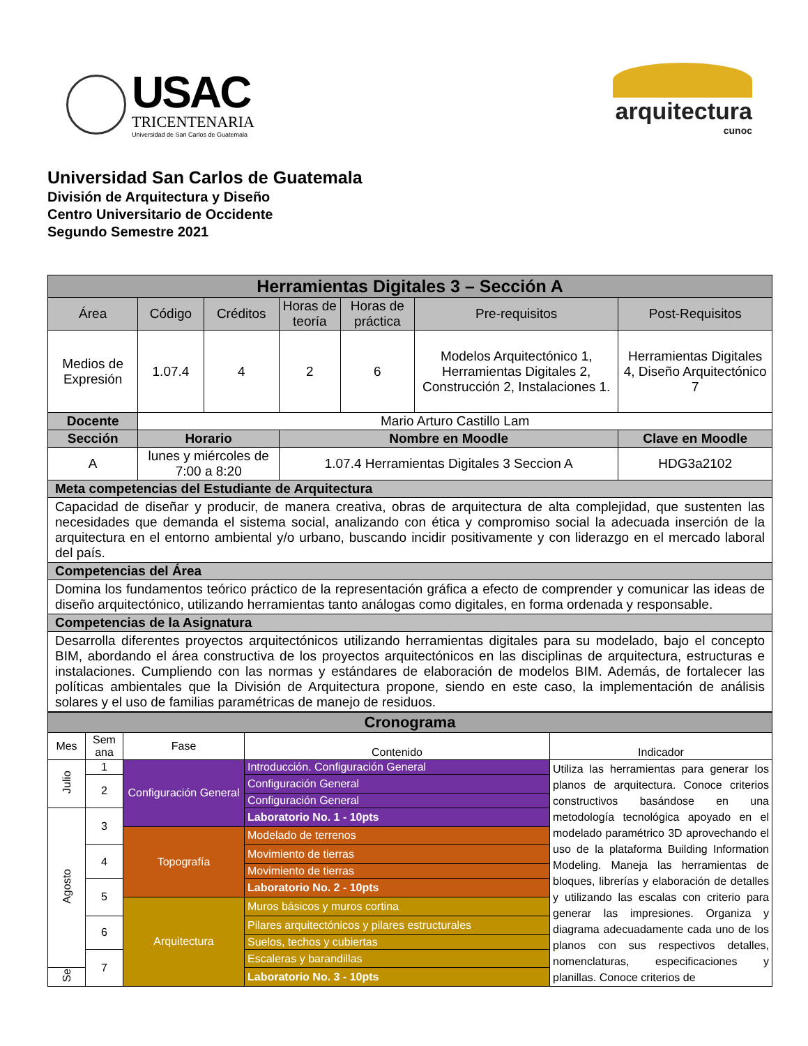USAC
TRICENTENARIA
Universidad de San Carlos de Guatemala
arquitectura
cunoc
Universidad San Carlos de Guatemala
División de Arquitectura y Diseño
Centro Universitario de Occidente
Segundo Semestre 2021
| Herramientas Digitales 3 – Sección A | | | | | | | |
| --- | --- | --- | --- | --- | --- | --- | --- |
| Área | | Código | Créditos | Horas de teoría | Horas de práctica | Pre-requisitos | Post-Requisitos |
| Medios de Expresión | | 1.07.4 | 4 | 2 | 6 | Modelos Arquitectónico 1, Herramientas Digitales 2, Construcción 2, Instalaciones 1. | Herramientas Digitales 4, Diseño Arquitectónico 7 |
| Docente | | Mario Arturo Castillo Lam | | | | | |
| Sección | Horario | | | Nombre en Moodle | | | Clave en Moodle |
| A | lunes y miércoles de 7:00 a 8:20 | | | 1.07.4 Herramientas Digitales 3 Seccion A | | | HDG3a2102 |
| Meta competencias del Estudiante de Arquitectura | | | | | | | |
| Capacidad de diseñar y producir, de manera creativa, obras de arquitectura de alta complejidad, que sustenten las necesidades que demanda el sistema social, analizando con ética y compromiso social la adecuada inserción de la arquitectura en el entorno ambiental y/o urbano, buscando incidir positivamente y con liderazgo en el mercado laboral del país. | | | | | | | |
| Competencias del Área | | | | | | | |
| Domina los fundamentos teórico práctico de la representación gráfica a efecto de comprender y comunicar las ideas de diseño arquitectónico, utilizando herramientas tanto análogas como digitales, en forma ordenada y responsable. | | | | | | | |
| Competencias de la Asignatura | | | | | | | |
| Desarrolla diferentes proyectos arquitectónicos utilizando herramientas digitales para su modelado, bajo el concepto BIM, abordando el área constructiva de los proyectos arquitectónicos en las disciplinas de arquitectura, estructuras e instalaciones. Cumpliendo con las normas y estándares de elaboración de modelos BIM. Además, de fortalecer las políticas ambientales que la División de Arquitectura propone, siendo en este caso, la implementación de análisis solares y el uso de familias paramétricas de manejo de residuos. | | | | | | | |
| Cronograma | | | | |
| --- | --- | --- | --- | --- |
| Mes | Sem ana | Fase | Contenido | Indicador |
| Julio | 1 | Configuración General | Introducción. Configuración General | Utiliza las herramientas para generar los planos de arquitectura. Conoce criterios constructivos basándose en una metodología tecnológica apoyado en el modelado paramétrico 3D aprovechando el uso de la plataforma Building Information Modeling. Maneja las herramientas de bloques, librerías y elaboración de detalles y utilizando las escalas con criterio para generar las impresiones. Organiza y diagrama adecuadamente cada uno de los planos con sus respectivos detalles, nomenclaturas, especificaciones y planillas. Conoce criterios de |
| | 2 | | Configuración General | |
| | | | Configuración General | |
| Agosto | 3 | | Laboratorio No. 1 - 10pts | |
| | | Topografía | Modelado de terrenos | |
| | 4 | | Movimiento de tierras | |
| | | | Movimiento de tierras | |
| | 5 | | Laboratorio No. 2 - 10pts | |
| | | Arquitectura | Muros básicos y muros cortina | |
| | 6 | | Pilares arquitectónicos y pilares estructurales | |
| | | | Suelos, techos y cubiertas | |
| | 7 | | Escaleras y barandillas | |
| Se | | | Laboratorio No. 3 - 10pts | |